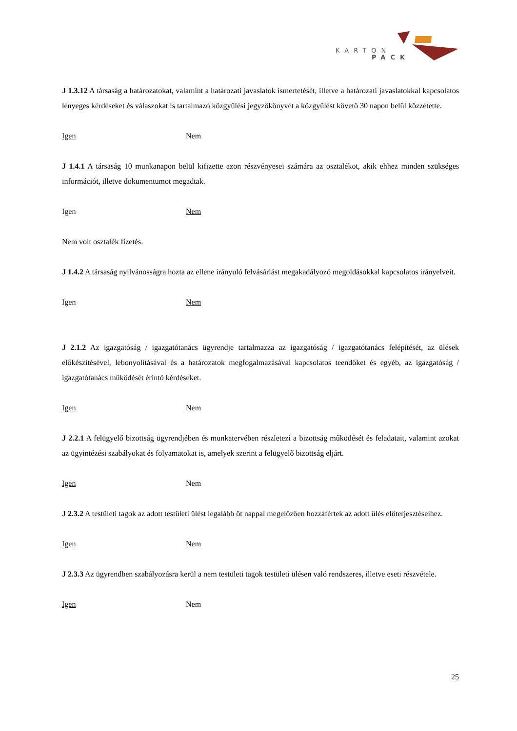KARTON
PACK
J 1.3.12 A társaság a határozatokat, valamint a határozati javaslatok ismertetését, illetve a határozati javaslatokkal kapcsolatos lényeges kérdéseket és válaszokat is tartalmazó közgyűlési jegyzőkönyvét a közgyűlést követő 30 napon belül közzétette.
Igen Nem
J 1.4.1 A társaság 10 munkanapon belül kifizette azon részvényesei számára az osztalékot, akik ehhez minden szükséges információt, illetve dokumentumot megadtak.
Igen Nem
Nem volt osztalék fizetés.
J 1.4.2 A társaság nyilvánosságra hozta az ellene irányuló felvásárlást megakadályozó megoldásokkal kapcsolatos irányelveit.
Igen Nem
J 2.1.2 Az igazgatóság / igazgatótanács ügyrendje tartalmazza az igazgatóság / igazgatótanács felépítését, az ülések előkészítésével, lebonyolításával és a határozatok megfogalmazásával kapcsolatos teendőket és egyéb, az igazgatóság / igazgatótanács működését érintő kérdéseket.
Igen Nem
J 2.2.1 A felügyelő bizottság ügyrendjében és munkatervében részletezi a bizottság működését és feladatait, valamint azokat az ügyintézési szabályokat és folyamatokat is, amelyek szerint a felügyelő bizottság eljárt.
Igen Nem
J 2.3.2 A testületi tagok az adott testületi ülést legalább öt nappal megelőzően hozzáfértek az adott ülés előterjesztéseihez.
Igen Nem
J 2.3.3 Az ügyrendben szabályozásra kerül a nem testületi tagok testületi ülésen való rendszeres, illetve eseti részvétele.
Igen Nem
25